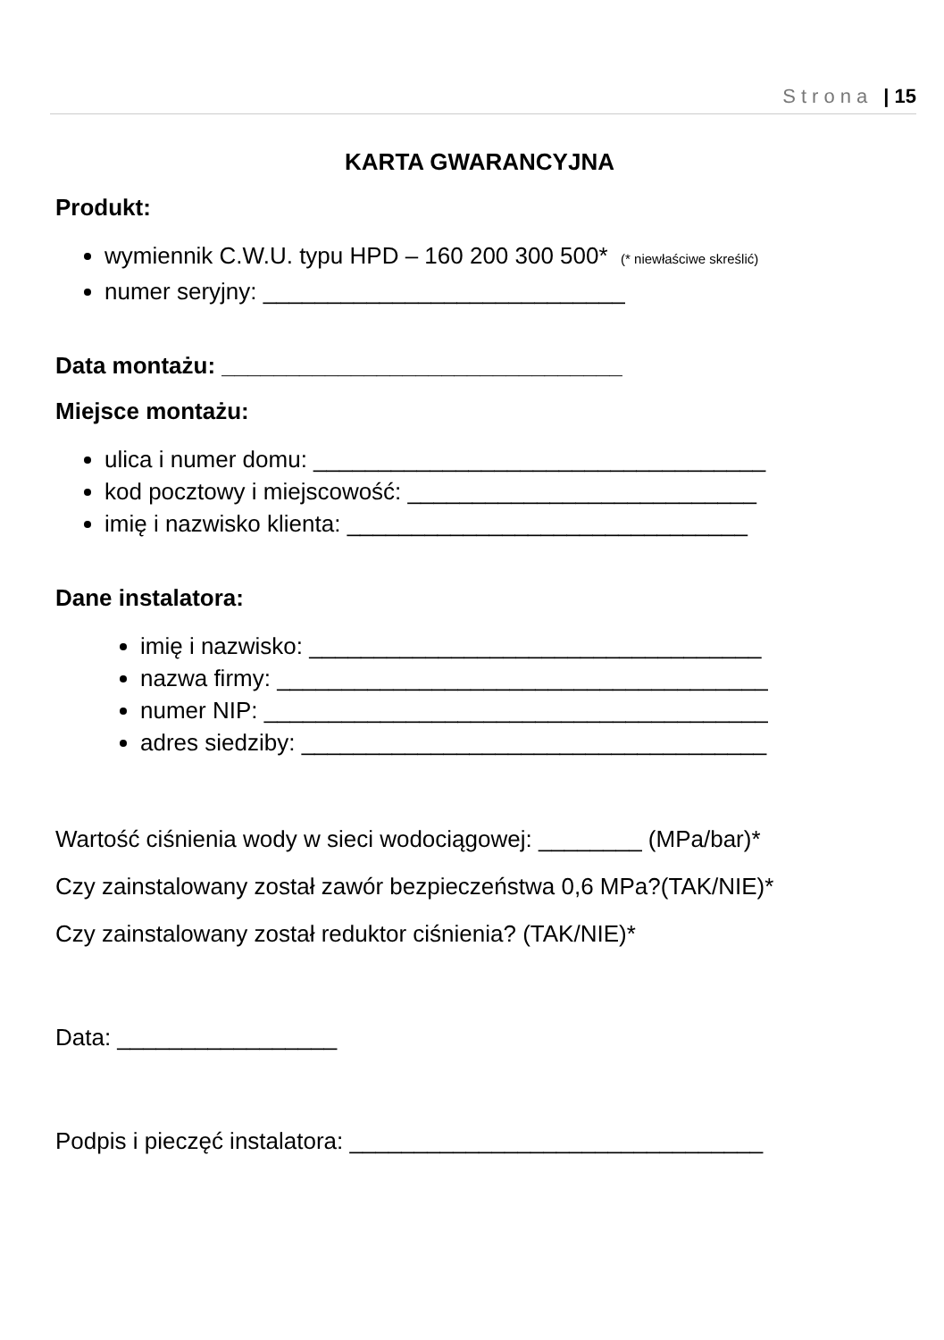Strona | 15
KARTA GWARANCYJNA
Produkt:
wymiennik C.W.U. typu HPD – 160 200 300 500* (* niewłaściwe skreślić)
numer seryjny: ____________________________
Data montażu: _______________________________
Miejsce montażu:
ulica i numer domu: ___________________________________
kod pocztowy i miejscowość: ___________________________
imię i nazwisko klienta: _______________________________
Dane instalatora:
imię i nazwisko: ___________________________________
nazwa firmy: ______________________________________
numer NIP: _______________________________________
adres siedziby: ____________________________________
Wartość ciśnienia wody w sieci wodociągowej: ________ (MPa/bar)*
Czy zainstalowany został zawór bezpieczeństwa 0,6 MPa?(TAK/NIE)*
Czy zainstalowany został reduktor ciśnienia? (TAK/NIE)*
Data: _________________
Podpis i pieczęć instalatora: ________________________________